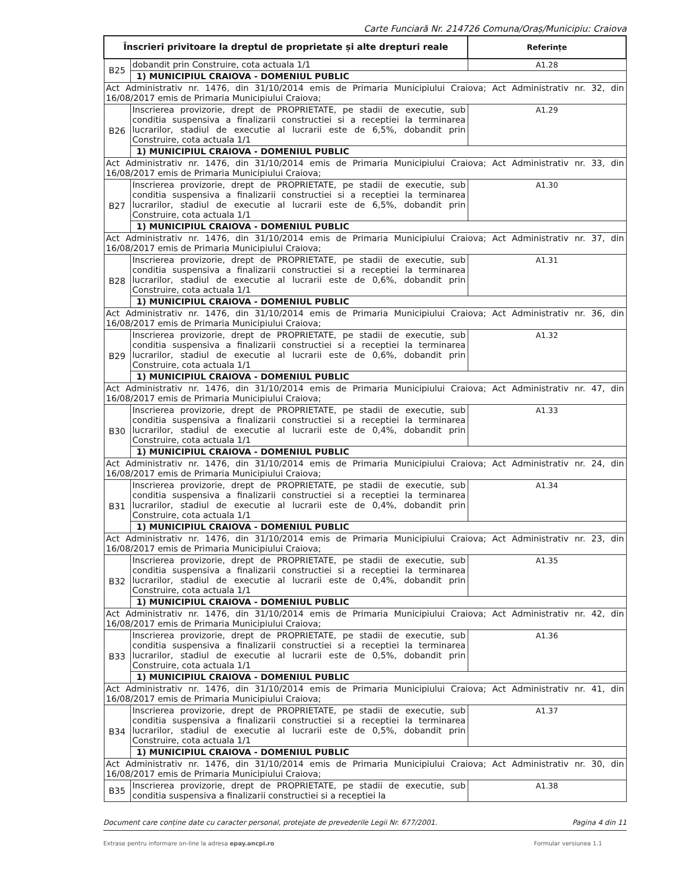Carte Funciară Nr. 214726 Comuna/Oraș/Municipiu: Craiova
| Înscrieri privitoare la dreptul de proprietate și alte drepturi reale | | Referințe |
| --- | --- | --- |
| B25 | dobandit prin Construire, cota actuala 1/1 | A1.28 |
| | 1) MUNICIPIUL CRAIOVA - DOMENIUL PUBLIC | |
| Act Administrativ nr. 1476, din 31/10/2014 emis de Primaria Municipiului Craiova; Act Administrativ nr. 32, din 16/08/2017 emis de Primaria Municipiului Craiova; | | |
| B26 | Inscrierea provizorie, drept de PROPRIETATE, pe stadii de executie, sub conditia suspensiva a finalizarii constructiei si a receptiei la terminarea lucrarilor, stadiul de executie al lucrarii este de 6,5%, dobandit prin Construire, cota actuala 1/1 | A1.29 |
| | 1) MUNICIPIUL CRAIOVA - DOMENIUL PUBLIC | |
| Act Administrativ nr. 1476, din 31/10/2014 emis de Primaria Municipiului Craiova; Act Administrativ nr. 33, din 16/08/2017 emis de Primaria Municipiului Craiova; | | |
| B27 | Inscrierea provizorie, drept de PROPRIETATE, pe stadii de executie, sub conditia suspensiva a finalizarii constructiei si a receptiei la terminarea lucrarilor, stadiul de executie al lucrarii este de 6,5%, dobandit prin Construire, cota actuala 1/1 | A1.30 |
| | 1) MUNICIPIUL CRAIOVA - DOMENIUL PUBLIC | |
| Act Administrativ nr. 1476, din 31/10/2014 emis de Primaria Municipiului Craiova; Act Administrativ nr. 37, din 16/08/2017 emis de Primaria Municipiului Craiova; | | |
| B28 | Inscrierea provizorie, drept de PROPRIETATE, pe stadii de executie, sub conditia suspensiva a finalizarii constructiei si a receptiei la terminarea lucrarilor, stadiul de executie al lucrarii este de 0,6%, dobandit prin Construire, cota actuala 1/1 | A1.31 |
| | 1) MUNICIPIUL CRAIOVA - DOMENIUL PUBLIC | |
| Act Administrativ nr. 1476, din 31/10/2014 emis de Primaria Municipiului Craiova; Act Administrativ nr. 36, din 16/08/2017 emis de Primaria Municipiului Craiova; | | |
| B29 | Inscrierea provizorie, drept de PROPRIETATE, pe stadii de executie, sub conditia suspensiva a finalizarii constructiei si a receptiei la terminarea lucrarilor, stadiul de executie al lucrarii este de 0,6%, dobandit prin Construire, cota actuala 1/1 | A1.32 |
| | 1) MUNICIPIUL CRAIOVA - DOMENIUL PUBLIC | |
| Act Administrativ nr. 1476, din 31/10/2014 emis de Primaria Municipiului Craiova; Act Administrativ nr. 47, din 16/08/2017 emis de Primaria Municipiului Craiova; | | |
| B30 | Inscrierea provizorie, drept de PROPRIETATE, pe stadii de executie, sub conditia suspensiva a finalizarii constructiei si a receptiei la terminarea lucrarilor, stadiul de executie al lucrarii este de 0,4%, dobandit prin Construire, cota actuala 1/1 | A1.33 |
| | 1) MUNICIPIUL CRAIOVA - DOMENIUL PUBLIC | |
| Act Administrativ nr. 1476, din 31/10/2014 emis de Primaria Municipiului Craiova; Act Administrativ nr. 24, din 16/08/2017 emis de Primaria Municipiului Craiova; | | |
| B31 | Inscrierea provizorie, drept de PROPRIETATE, pe stadii de executie, sub conditia suspensiva a finalizarii constructiei si a receptiei la terminarea lucrarilor, stadiul de executie al lucrarii este de 0,4%, dobandit prin Construire, cota actuala 1/1 | A1.34 |
| | 1) MUNICIPIUL CRAIOVA - DOMENIUL PUBLIC | |
| Act Administrativ nr. 1476, din 31/10/2014 emis de Primaria Municipiului Craiova; Act Administrativ nr. 23, din 16/08/2017 emis de Primaria Municipiului Craiova; | | |
| B32 | Inscrierea provizorie, drept de PROPRIETATE, pe stadii de executie, sub conditia suspensiva a finalizarii constructiei si a receptiei la terminarea lucrarilor, stadiul de executie al lucrarii este de 0,4%, dobandit prin Construire, cota actuala 1/1 | A1.35 |
| | 1) MUNICIPIUL CRAIOVA - DOMENIUL PUBLIC | |
| Act Administrativ nr. 1476, din 31/10/2014 emis de Primaria Municipiului Craiova; Act Administrativ nr. 42, din 16/08/2017 emis de Primaria Municipiului Craiova; | | |
| B33 | Inscrierea provizorie, drept de PROPRIETATE, pe stadii de executie, sub conditia suspensiva a finalizarii constructiei si a receptiei la terminarea lucrarilor, stadiul de executie al lucrarii este de 0,5%, dobandit prin Construire, cota actuala 1/1 | A1.36 |
| | 1) MUNICIPIUL CRAIOVA - DOMENIUL PUBLIC | |
| Act Administrativ nr. 1476, din 31/10/2014 emis de Primaria Municipiului Craiova; Act Administrativ nr. 41, din 16/08/2017 emis de Primaria Municipiului Craiova; | | |
| B34 | Inscrierea provizorie, drept de PROPRIETATE, pe stadii de executie, sub conditia suspensiva a finalizarii constructiei si a receptiei la terminarea lucrarilor, stadiul de executie al lucrarii este de 0,5%, dobandit prin Construire, cota actuala 1/1 | A1.37 |
| | 1) MUNICIPIUL CRAIOVA - DOMENIUL PUBLIC | |
| Act Administrativ nr. 1476, din 31/10/2014 emis de Primaria Municipiului Craiova; Act Administrativ nr. 30, din 16/08/2017 emis de Primaria Municipiului Craiova; | | |
| B35 | Inscrierea provizorie, drept de PROPRIETATE, pe stadii de executie, sub conditia suspensiva a finalizarii constructiei si a receptiei la | A1.38 |
Document care conține date cu caracter personal, protejate de prevederile Legii Nr. 677/2001. Pagina 4 din 11
Extrase pentru informare on-line la adresa epay.ancpi.ro Formular versiunea 1.1